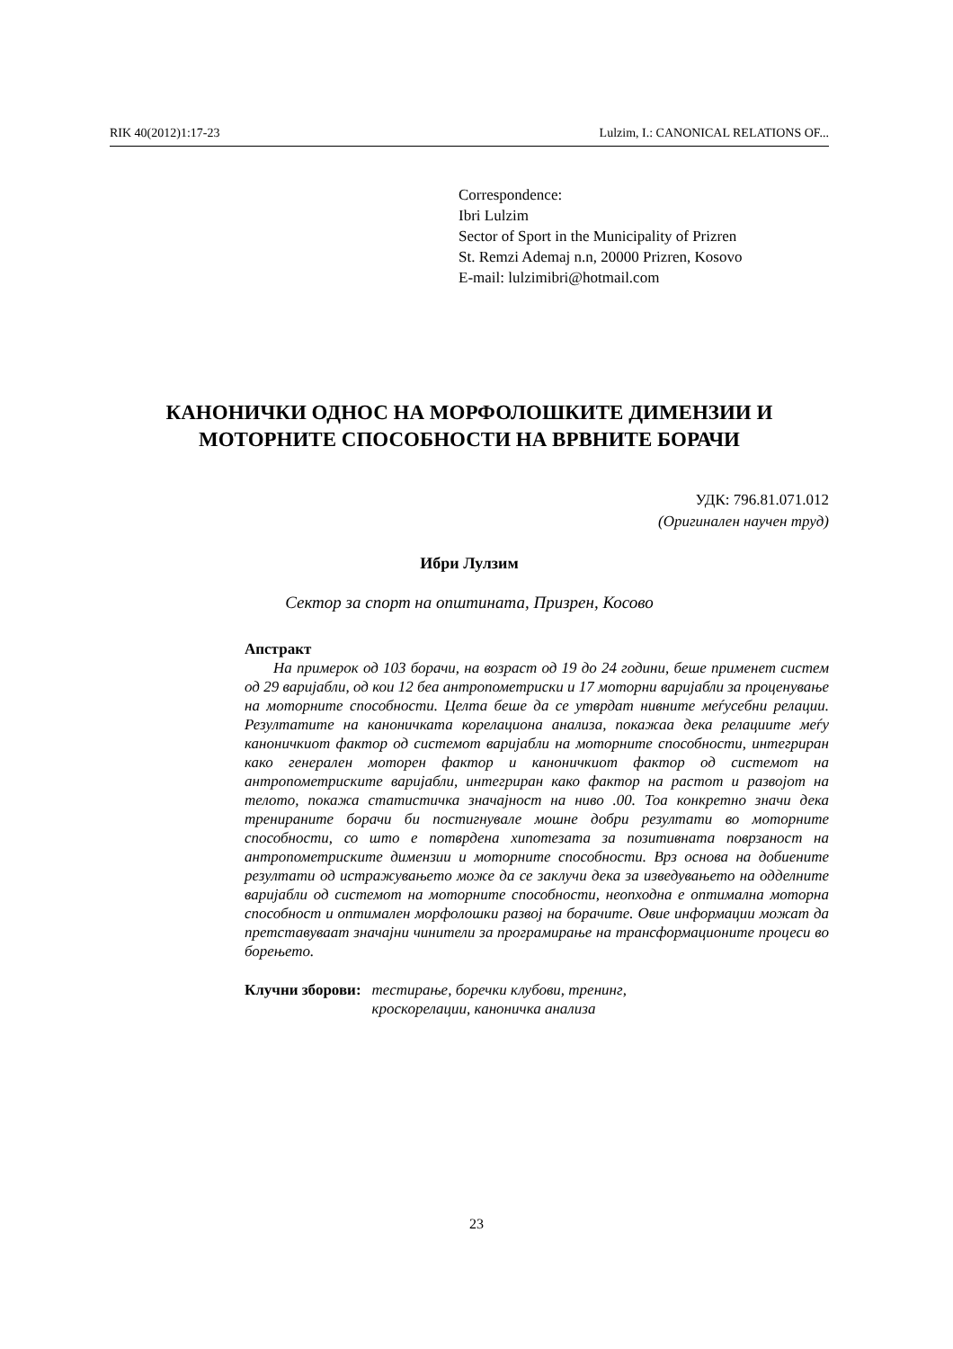RIK 40(2012)1:17-23 Lulzim, I.: CANONICAL RELATIONS OF...
Correspondence:
Ibri Lulzim
Sector of Sport in the Municipality of Prizren
St. Remzi Ademaj n.n, 20000 Prizren, Kosovo
E-mail: lulzimibri@hotmail.com
КАНОНИЧКИ ОДНОС НА МОРФОЛОШКИТЕ ДИМЕНЗИИ И МОТОРНИТЕ СПОСОБНОСТИ НА ВРВНИТЕ БОРАЧИ
УДК: 796.81.071.012
(Оригинален научен труд)
Ибри Лулзим
Сектор за спорт на општината, Призрен, Косово
Апстракт
На примерок од 103 борачи, на возраст од 19 до 24 години, беше применет систем од 29 варијабли, од кои 12 беа антропометриски и 17 моторни варијабли за проценување на моторните способности. Целта беше да се утврдат нивните меѓусебни релации. Резултатите на каноничката корелациона анализа, покажаа дека релациите меѓу каноничкиот фактор од системот варијабли на моторните способности, интегриран како генерален моторен фактор и каноничкиот фактор од системот на антропометриските варијабли, интегриран како фактор на растот и развојот на телото, покажа статистичка значајност на ниво .00. Тоа конкретно значи дека тренираните борачи би постигнувале мошне добри резултати во моторните способности, со што е потврдена хипотезата за позитивната поврзаност на антропометриските димензии и моторните способности. Врз основа на добиените резултати од истражувањето може да се заклучи дека за изведувањето на одделните варијабли од системот на моторните способности, неопходна е оптимална моторна способност и оптимален морфолошки развој на борачите. Овие информации можат да претставуваат значајни чинители за програмирање на трансформационите процеси во борењето.
Клучни зборови: тестирање, боречки клубови, тренинг,
кроскорелации, каноничка анализа
23